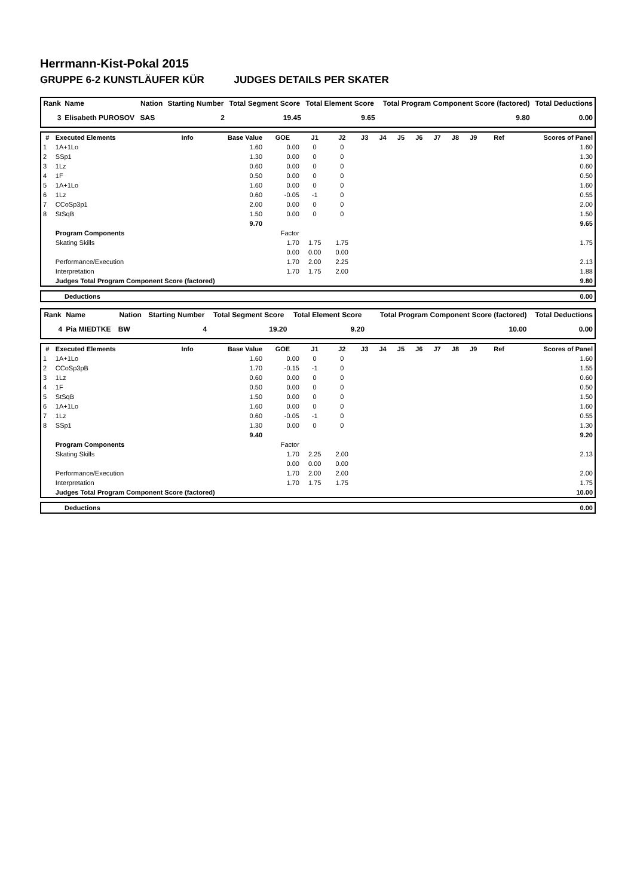Herrmann-Kist-Pokal 2015
GRUPPE 6-2 KUNSTLÄUFER KÜR JUDGES DETAILS PER SKATER
| Rank | Name | Nation | Starting Number | Total Segment Score | Total Element Score | Total Program Component Score (factored) | Total Deductions |
| --- | --- | --- | --- | --- | --- | --- | --- |
| 3 | Elisabeth PUROSOV | SAS | 2 | 19.45 | 9.65 | 9.80 | 0.00 |
| # | Executed Elements | Info | Base Value | GOE | J1 | J2 | J3 | J4 | J5 | J6 | J7 | J8 | J9 | Ref | Scores of Panel |
| --- | --- | --- | --- | --- | --- | --- | --- | --- | --- | --- | --- | --- | --- | --- | --- |
| 1 | 1A+1Lo | | 1.60 | 0.00 | 0 | 0 | | | | | | | | | 1.60 |
| 2 | SSp1 | | 1.30 | 0.00 | 0 | 0 | | | | | | | | | 1.30 |
| 3 | 1Lz | | 0.60 | 0.00 | 0 | 0 | | | | | | | | | 0.60 |
| 4 | 1F | | 0.50 | 0.00 | 0 | 0 | | | | | | | | | 0.50 |
| 5 | 1A+1Lo | | 1.60 | 0.00 | 0 | 0 | | | | | | | | | 1.60 |
| 6 | 1Lz | | 0.60 | -0.05 | -1 | 0 | | | | | | | | | 0.55 |
| 7 | CCoSp3p1 | | 2.00 | 0.00 | 0 | 0 | | | | | | | | | 2.00 |
| 8 | StSqB | | 1.50 | 0.00 | 0 | 0 | | | | | | | | | 1.50 |
| | | | 9.70 | | | | | | | | | | | | 9.65 |
| | Program Components | | | Factor | | | | | | | | | | | |
| | Skating Skills | | | 1.70 | 1.75 | 1.75 | | | | | | | | | 1.75 |
| | | | | 0.00 | 0.00 | 0.00 | | | | | | | | | |
| | Performance/Execution | | | 1.70 | 2.00 | 2.25 | | | | | | | | | 2.13 |
| | Interpretation | | | 1.70 | 1.75 | 2.00 | | | | | | | | | 1.88 |
| | Judges Total Program Component Score (factored) | | | | | | | | | | | | | | 9.80 |
| | Deductions | 0.00 |
| Rank | Name | Nation | Starting Number | Total Segment Score | Total Element Score | Total Program Component Score (factored) | Total Deductions |
| --- | --- | --- | --- | --- | --- | --- | --- |
| 4 | Pia MIEDTKE | BW | 4 | 19.20 | 9.20 | 10.00 | 0.00 |
| # | Executed Elements | Info | Base Value | GOE | J1 | J2 | J3 | J4 | J5 | J6 | J7 | J8 | J9 | Ref | Scores of Panel |
| --- | --- | --- | --- | --- | --- | --- | --- | --- | --- | --- | --- | --- | --- | --- | --- |
| 1 | 1A+1Lo | | 1.60 | 0.00 | 0 | 0 | | | | | | | | | 1.60 |
| 2 | CCoSp3pB | | 1.70 | -0.15 | -1 | 0 | | | | | | | | | 1.55 |
| 3 | 1Lz | | 0.60 | 0.00 | 0 | 0 | | | | | | | | | 0.60 |
| 4 | 1F | | 0.50 | 0.00 | 0 | 0 | | | | | | | | | 0.50 |
| 5 | StSqB | | 1.50 | 0.00 | 0 | 0 | | | | | | | | | 1.50 |
| 6 | 1A+1Lo | | 1.60 | 0.00 | 0 | 0 | | | | | | | | | 1.60 |
| 7 | 1Lz | | 0.60 | -0.05 | -1 | 0 | | | | | | | | | 0.55 |
| 8 | SSp1 | | 1.30 | 0.00 | 0 | 0 | | | | | | | | | 1.30 |
| | | | 9.40 | | | | | | | | | | | | 9.20 |
| | Program Components | | | Factor | | | | | | | | | | | |
| | Skating Skills | | | 1.70 | 2.25 | 2.00 | | | | | | | | | 2.13 |
| | | | | 0.00 | 0.00 | 0.00 | | | | | | | | | |
| | Performance/Execution | | | 1.70 | 2.00 | 2.00 | | | | | | | | | 2.00 |
| | Interpretation | | | 1.70 | 1.75 | 1.75 | | | | | | | | | 1.75 |
| | Judges Total Program Component Score (factored) | | | | | | | | | | | | | | 10.00 |
| | Deductions | 0.00 |